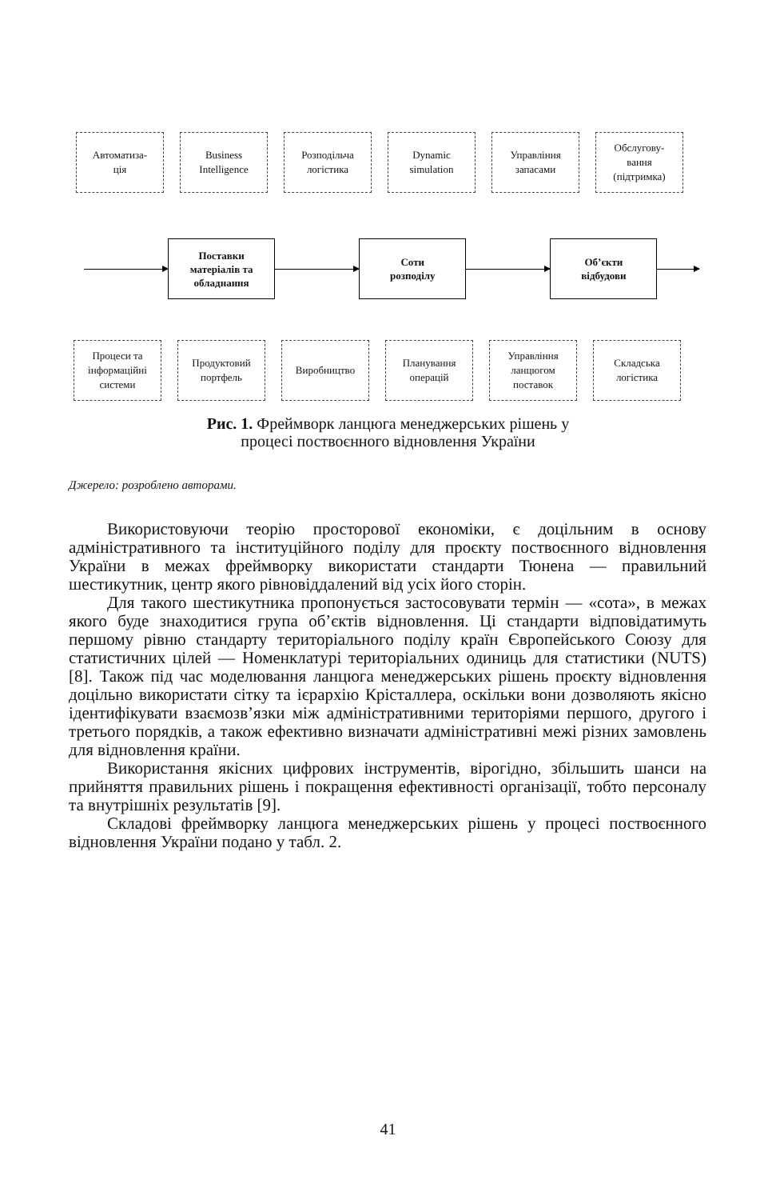Автоматиза-
ція
Business
Intelligence
Розподільча
логістика
Dynamic
simulation
Управління
запасами
Обслугову-
вання
(підтримка)
Поставки
матеріалів та
обладнання
Соти
розподілу
Об’єкти
відбудови
Процеси та
інформаційні
системи
Продуктовий
портфель
Виробництво Планування
операцій
Управління
ланцюгом
поставок
Складська
логістика
Рис. 1. Фреймворк ланцюга менеджерських рішень у
процесі поствоєнного відновлення України
Джерело: розроблено авторами.
Використовуючи теорію просторової економіки, є доцільним в основу адміністративного та інституційного поділу для проєкту поствоєнного відновлення України в межах фреймворку використати стандарти Тюнена — правильний шестикутник, центр якого рівновіддалений від усіх його сторін.
Для такого шестикутника пропонується застосовувати термін — «сота», в межах якого буде знаходитися група об’єктів відновлення. Ці стандарти відповідатимуть першому рівню стандарту територіального поділу країн Європейського Союзу для статистичних цілей — Номенклатурі територіальних одиниць для статистики (NUTS) [8]. Також під час моделювання ланцюга менеджерських рішень проєкту відновлення доцільно використати сітку та ієрархію Крісталлера, оскільки вони дозволяють якісно ідентифікувати взаємозв’язки між адміністративними територіями першого, другого і третього порядків, а також ефективно визначати адміністративні межі різних замовлень для відновлення країни.
Використання якісних цифрових інструментів, вірогідно, збільшить шанси на прийняття правильних рішень і покращення ефективності організації, тобто персоналу та внутрішніх результатів [9].
Складові фреймворку ланцюга менеджерських рішень у процесі поствоєнного відновлення України подано у табл. 2.
41